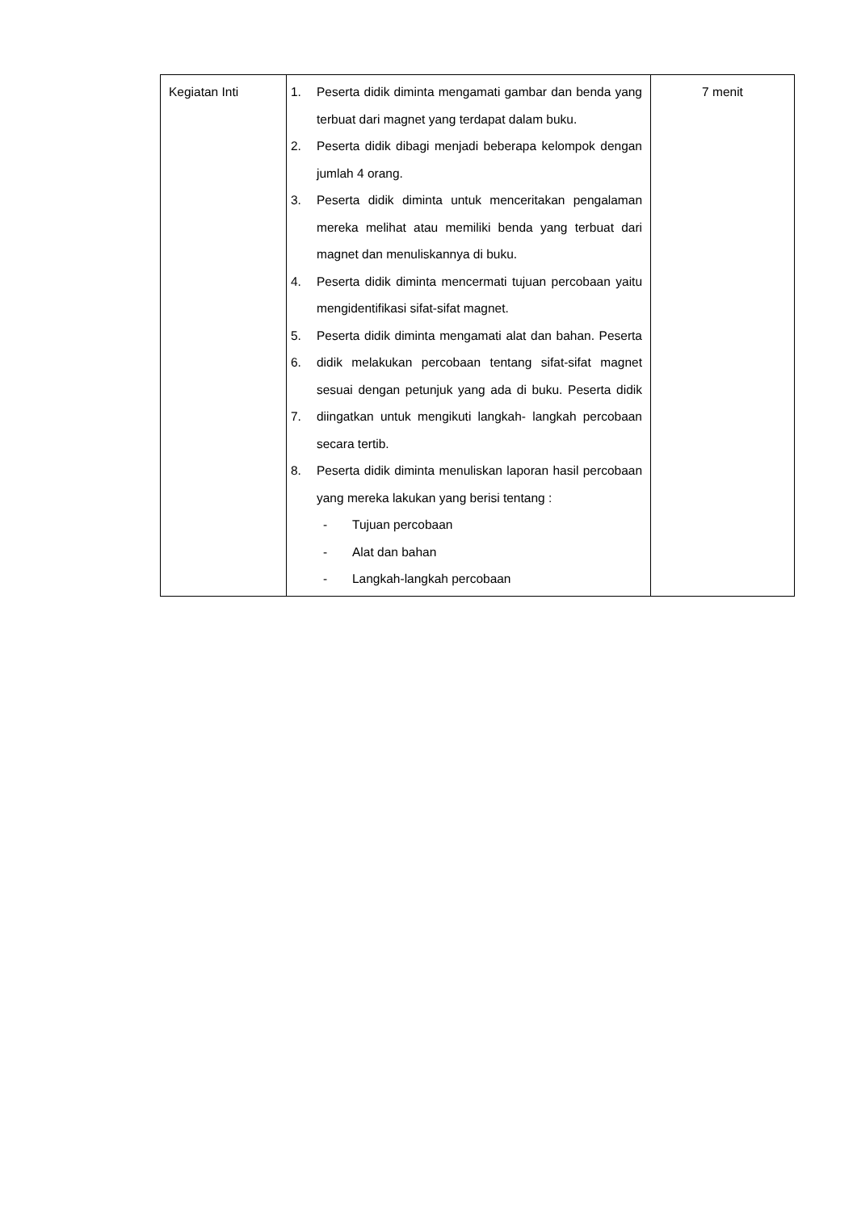| Kegiatan Inti | 1. Peserta didik diminta mengamati gambar dan benda yang terbuat dari magnet yang terdapat dalam buku. 2. Peserta didik dibagi menjadi beberapa kelompok dengan jumlah 4 orang. 3. Peserta didik diminta untuk menceritakan pengalaman mereka melihat atau memiliki benda yang terbuat dari magnet dan menuliskannya di buku. 4. Peserta didik diminta mencermati tujuan percobaan yaitu mengidentifikasi sifat-sifat magnet. 5. 6. 7. Peserta didik diminta mengamati alat dan bahan. Peserta didik melakukan percobaan tentang sifat-sifat magnet sesuai dengan petunjuk yang ada di buku. Peserta didik diingatkan untuk mengikuti langkah- langkah percobaan secara tertib. 8. Peserta didik diminta menuliskan laporan hasil percobaan yang mereka lakukan yang berisi tentang : - Tujuan percobaan - Alat dan bahan - Langkah-langkah percobaan | 7 menit |